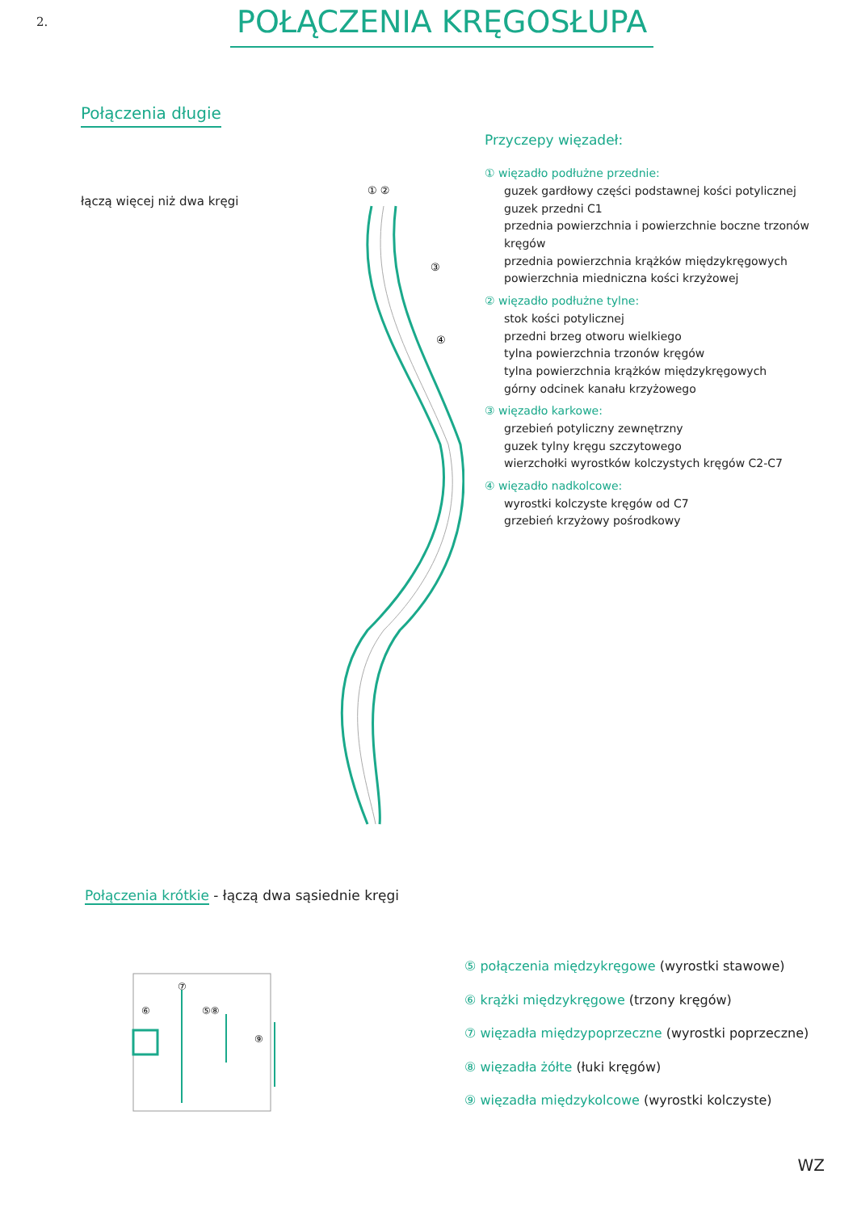2. POŁĄCZENIA KRĘGOSŁUPA
Połączenia długie
łączą więcej niż dwa kręgi
① ②
③
④
Przyczepy więzadeł:
① więzadło podłużne przednie:
guzek gardłowy części podstawnej kości potylicznej
guzek przedni C1
przednia powierzchnia i powierzchnie boczne trzonów kręgów
przednia powierzchnia krążków międzykręgowych
powierzchnia miedniczna kości krzyżowej
② więzadło podłużne tylne:
stok kości potylicznej
przedni brzeg otworu wielkiego
tylna powierzchnia trzonów kręgów
tylna powierzchnia krążków międzykręgowych
górny odcinek kanału krzyżowego
③ więzadło karkowe:
grzebień potyliczny zewnętrzny
guzek tylny kręgu szczytowego
wierzchołki wyrostków kolczystych kręgów C2-C7
④ więzadło nadkolcowe:
wyrostki kolczyste kręgów od C7
grzebień krzyżowy pośrodkowy
Połączenia krótkie - łączą dwa sąsiednie kręgi
⑥
⑦
⑤⑧
⑨
⑤ połączenia międzykręgowe (wyrostki stawowe)
⑥ krążki międzykręgowe (trzony kręgów)
⑦ więzadła międzypoprzeczne (wyrostki poprzeczne)
⑧ więzadła żółte (łuki kręgów)
⑨ więzadła międzykolcowe (wyrostki kolczyste)
WZ